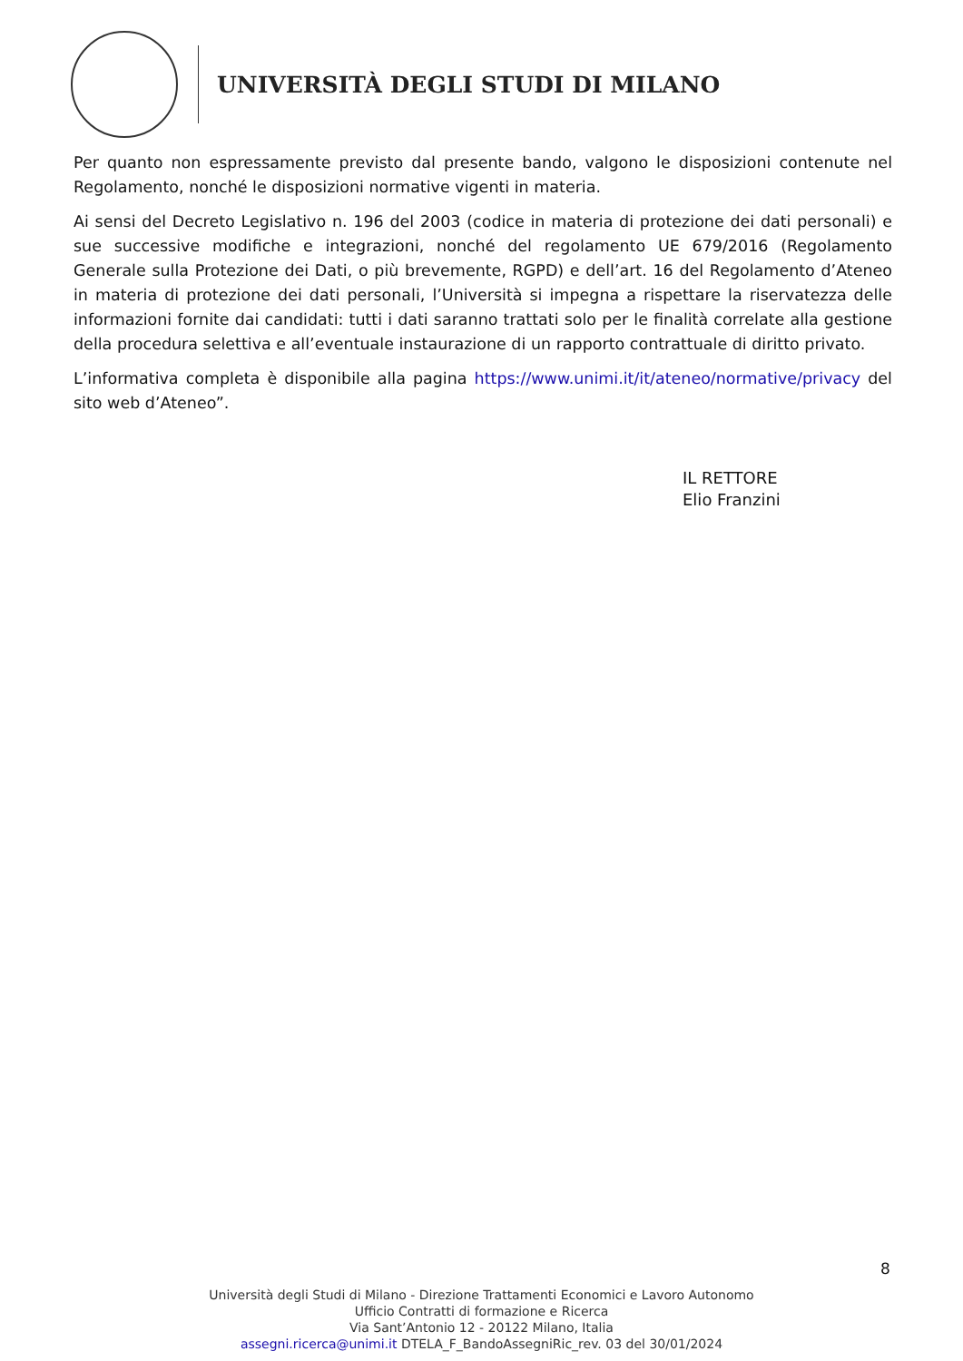UNIVERSITÀ DEGLI STUDI DI MILANO
Per quanto non espressamente previsto dal presente bando, valgono le disposizioni contenute nel Regolamento, nonché le disposizioni normative vigenti in materia.
Ai sensi del Decreto Legislativo n. 196 del 2003 (codice in materia di protezione dei dati personali) e sue successive modifiche e integrazioni, nonché del regolamento UE 679/2016 (Regolamento Generale sulla Protezione dei Dati, o più brevemente, RGPD) e dell’art. 16 del Regolamento d’Ateneo in materia di protezione dei dati personali, l’Università si impegna a rispettare la riservatezza delle informazioni fornite dai candidati: tutti i dati saranno trattati solo per le finalità correlate alla gestione della procedura selettiva e all’eventuale instaurazione di un rapporto contrattuale di diritto privato.
L’informativa completa è disponibile alla pagina https://www.unimi.it/it/ateneo/normative/privacy del sito web d’Ateneo”.
IL RETTORE
Elio Franzini
8
Università degli Studi di Milano - Direzione Trattamenti Economici e Lavoro Autonomo
Ufficio Contratti di formazione e Ricerca
Via Sant’Antonio 12 - 20122 Milano, Italia
assegni.ricerca@unimi.it DTELA_F_BandoAssegniRic_rev. 03 del 30/01/2024